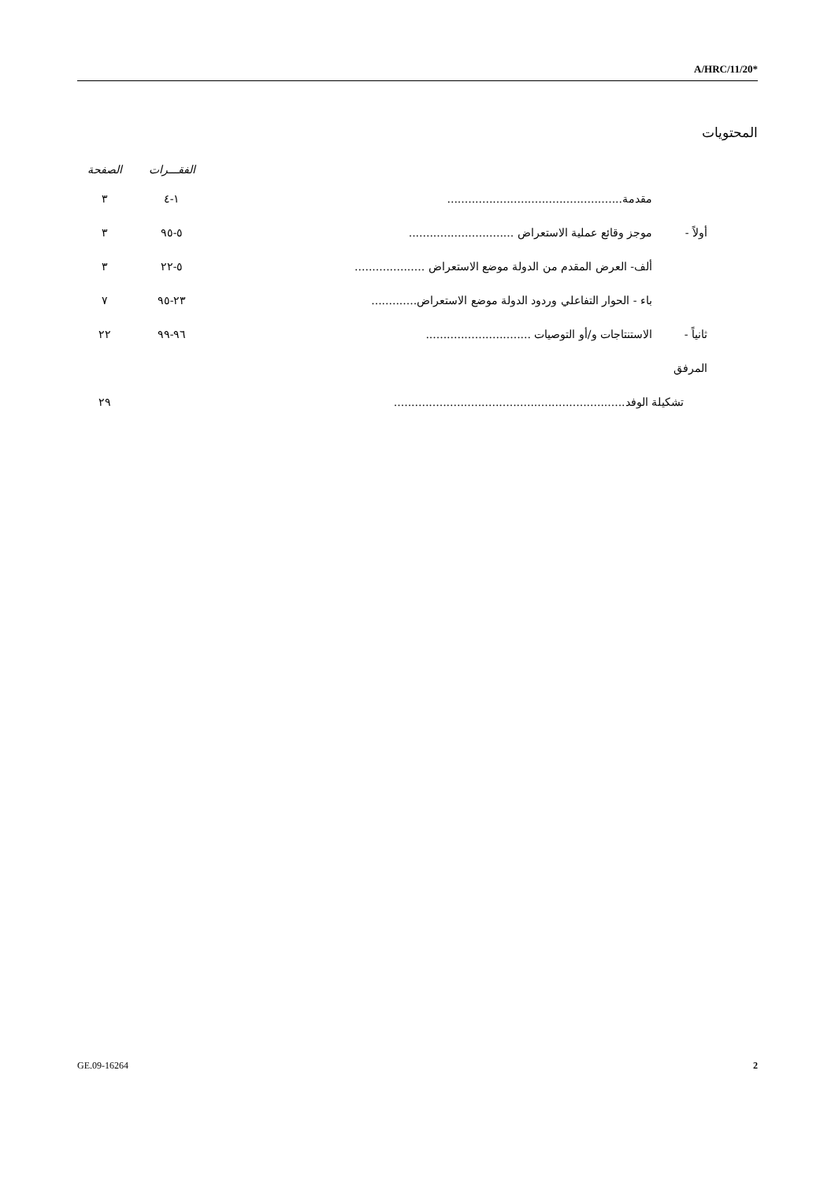A/HRC/11/20*
المحتويات
| | | الفقـــرات | الصفحة |
| --- | --- | --- | --- |
| | مقدمة.................................................. | ١-٤ | ٣ |
| أولاً - | موجز وقائع عملية الاستعراض .............................. | ٥-٩٥ | ٣ |
| | ألف- العرض المقدم من الدولة موضع الاستعراض .................... | ٥-٢٢ | ٣ |
| | باء - الحوار التفاعلي وردود الدولة موضع الاستعراض............. | ٢٣-٩٥ | ٧ |
| ثانياً - | الاستنتاجات و/أو التوصيات .............................. | ٩٦-٩٩ | ٢٢ |
| المرفق | | | |
| تشكيلة الوفد.................................................................. | | | ٢٩ |
GE.09-16264 2